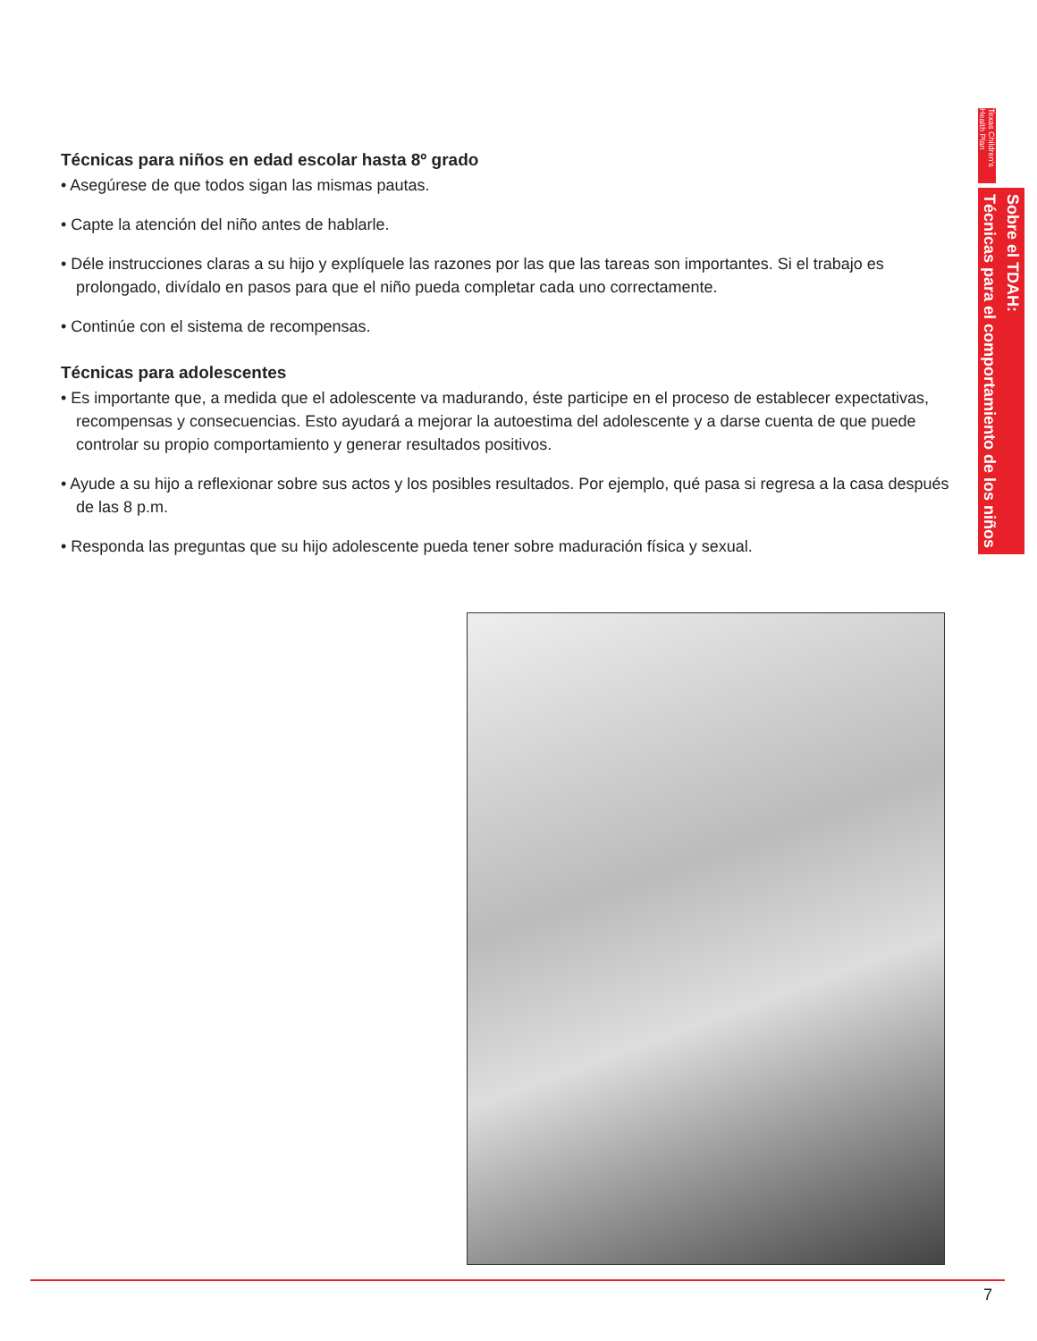Técnicas para niños en edad escolar hasta 8º grado
• Asegúrese de que todos sigan las mismas pautas.
• Capte la atención del niño antes de hablarle.
• Déle instrucciones claras a su hijo y explíquele las razones por las que las tareas son importantes. Si el trabajo es prolongado, divídalo en pasos para que el niño pueda completar cada uno correctamente.
• Continúe con el sistema de recompensas.
Técnicas para adolescentes
• Es importante que, a medida que el adolescente va madurando, éste participe en el proceso de establecer expectativas, recompensas y consecuencias. Esto ayudará a mejorar la autoestima del adolescente y a darse cuenta de que puede controlar su propio comportamiento y generar resultados positivos.
• Ayude a su hijo a reflexionar sobre sus actos y los posibles resultados. Por ejemplo, qué pasa si regresa a la casa después de las 8 p.m.
• Responda las preguntas que su hijo adolescente pueda tener sobre maduración física y sexual.
Texas Children's Health Plan
Sobre el TDAH:
Técnicas para el comportamiento de los niños
7